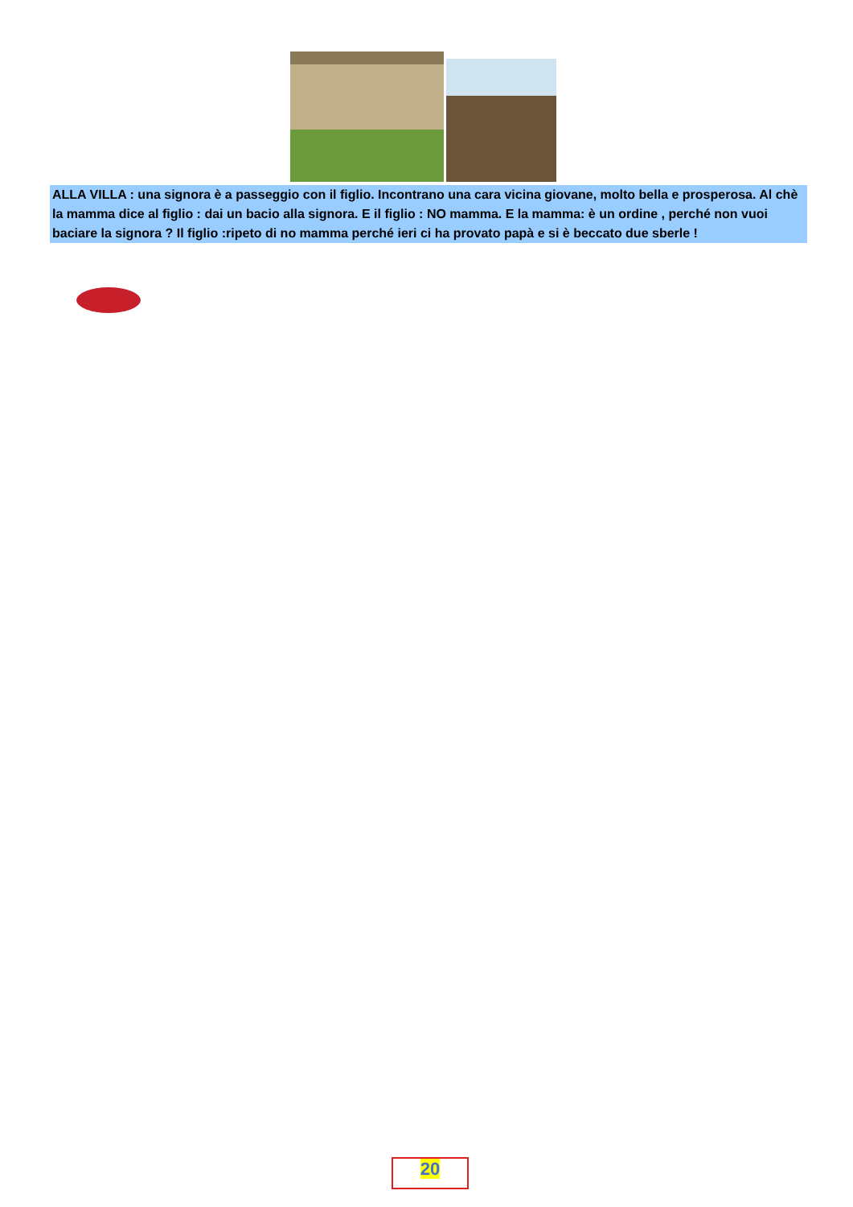ALLA VILLA : una signora è a passeggio con il figlio. Incontrano una cara vicina giovane, molto bella e prosperosa. Al chè la mamma dice al figlio : dai un bacio alla signora. E il figlio : NO mamma. E la mamma: è un ordine , perché non vuoi baciare la signora ? Il figlio :ripeto di no mamma perché ieri ci ha provato papà e si è beccato due sberle !
20